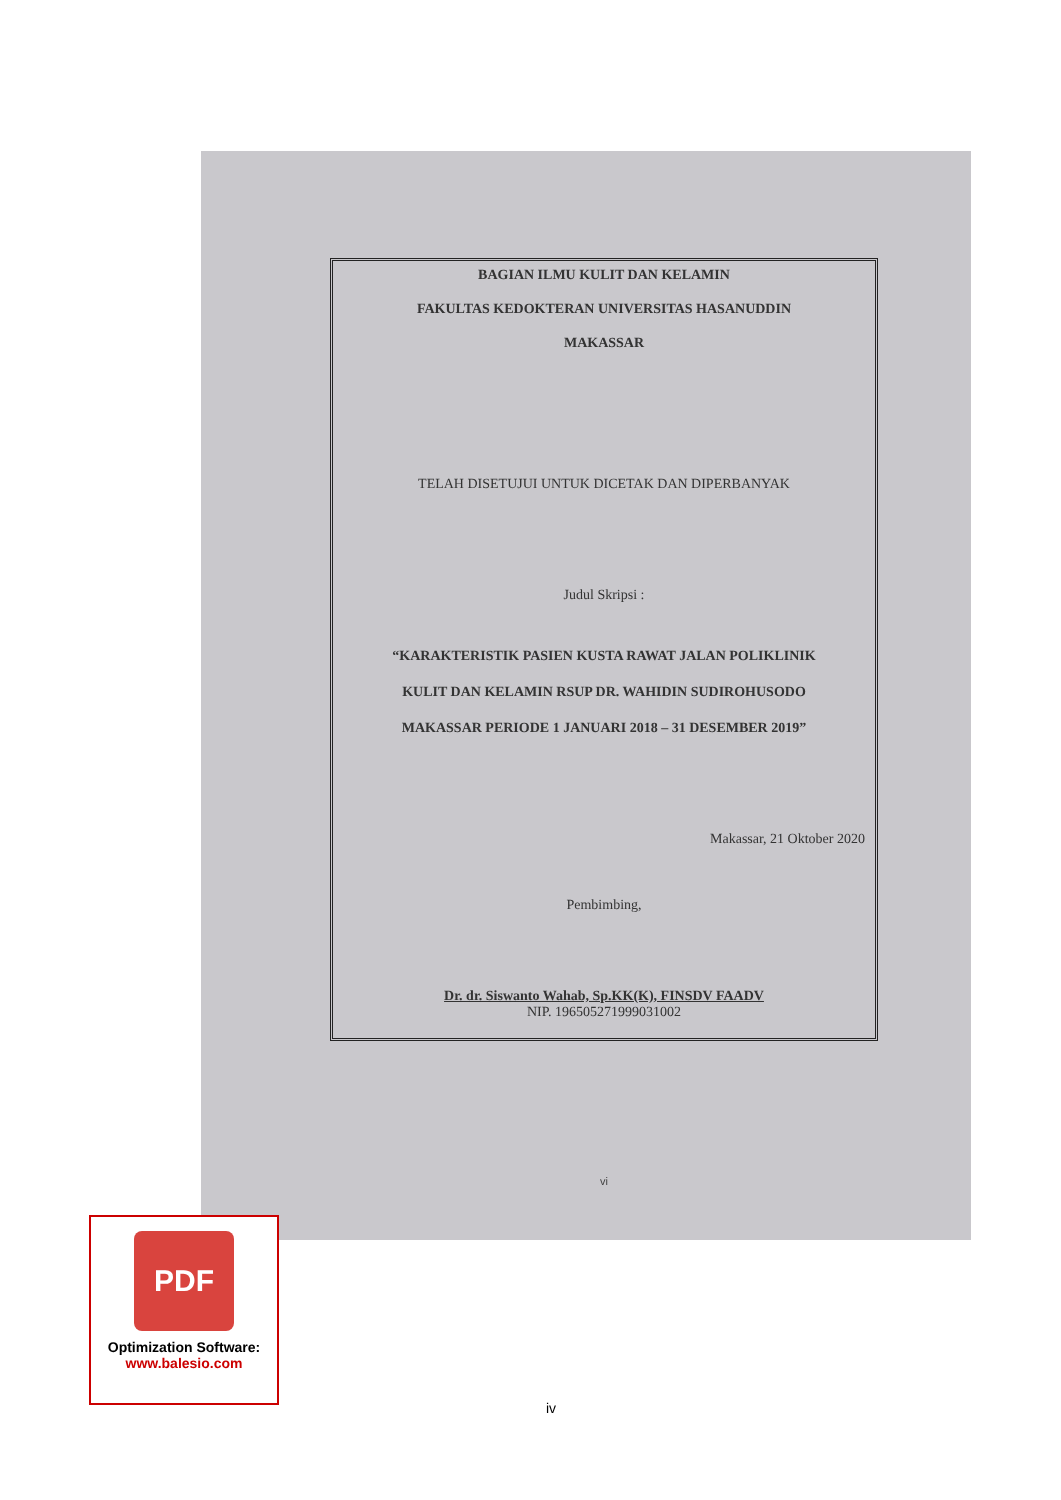BAGIAN ILMU KULIT DAN KELAMIN
FAKULTAS KEDOKTERAN UNIVERSITAS HASANUDDIN
MAKASSAR
TELAH DISETUJUI UNTUK DICETAK DAN DIPERBANYAK
Judul Skripsi :
“KARAKTERISTIK PASIEN KUSTA RAWAT JALAN POLIKLINIK
KULIT DAN KELAMIN RSUP DR. WAHIDIN SUDIROHUSODO
MAKASSAR PERIODE 1 JANUARI 2018 – 31 DESEMBER 2019”
Makassar, 21 Oktober 2020
Pembimbing,
Dr. dr. Siswanto Wahab, Sp.KK(K), FINSDV FAADV
NIP. 196505271999031002
vi
PDF
Optimization Software:
www.balesio.com
iv